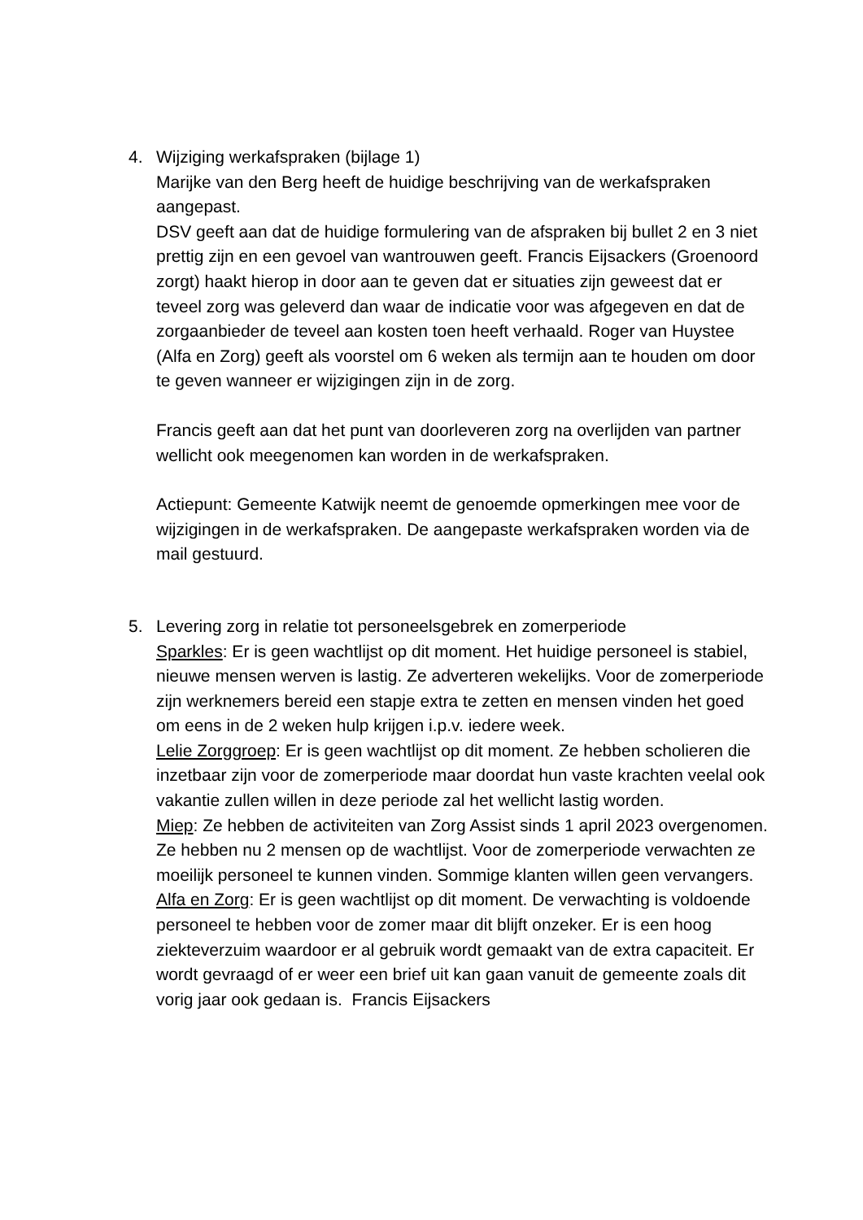4. Wijziging werkafspraken (bijlage 1)
Marijke van den Berg heeft de huidige beschrijving van de werkafspraken aangepast.
DSV geeft aan dat de huidige formulering van de afspraken bij bullet 2 en 3 niet prettig zijn en een gevoel van wantrouwen geeft. Francis Eijsackers (Groenoord zorgt) haakt hierop in door aan te geven dat er situaties zijn geweest dat er teveel zorg was geleverd dan waar de indicatie voor was afgegeven en dat de zorgaanbieder de teveel aan kosten toen heeft verhaald. Roger van Huystee (Alfa en Zorg) geeft als voorstel om 6 weken als termijn aan te houden om door te geven wanneer er wijzigingen zijn in de zorg.
Francis geeft aan dat het punt van doorleveren zorg na overlijden van partner wellicht ook meegenomen kan worden in de werkafspraken.
Actiepunt: Gemeente Katwijk neemt de genoemde opmerkingen mee voor de wijzigingen in de werkafspraken. De aangepaste werkafspraken worden via de mail gestuurd.
5. Levering zorg in relatie tot personeelsgebrek en zomerperiode
Sparkles: Er is geen wachtlijst op dit moment. Het huidige personeel is stabiel, nieuwe mensen werven is lastig. Ze adverteren wekelijks. Voor de zomerperiode zijn werknemers bereid een stapje extra te zetten en mensen vinden het goed om eens in de 2 weken hulp krijgen i.p.v. iedere week.
Lelie Zorggroep: Er is geen wachtlijst op dit moment. Ze hebben scholieren die inzetbaar zijn voor de zomerperiode maar doordat hun vaste krachten veelal ook vakantie zullen willen in deze periode zal het wellicht lastig worden.
Miep: Ze hebben de activiteiten van Zorg Assist sinds 1 april 2023 overgenomen. Ze hebben nu 2 mensen op de wachtlijst. Voor de zomerperiode verwachten ze moeilijk personeel te kunnen vinden. Sommige klanten willen geen vervangers.
Alfa en Zorg: Er is geen wachtlijst op dit moment. De verwachting is voldoende personeel te hebben voor de zomer maar dit blijft onzeker. Er is een hoog ziekteverzuim waardoor er al gebruik wordt gemaakt van de extra capaciteit. Er wordt gevraagd of er weer een brief uit kan gaan vanuit de gemeente zoals dit vorig jaar ook gedaan is. Francis Eijsackers